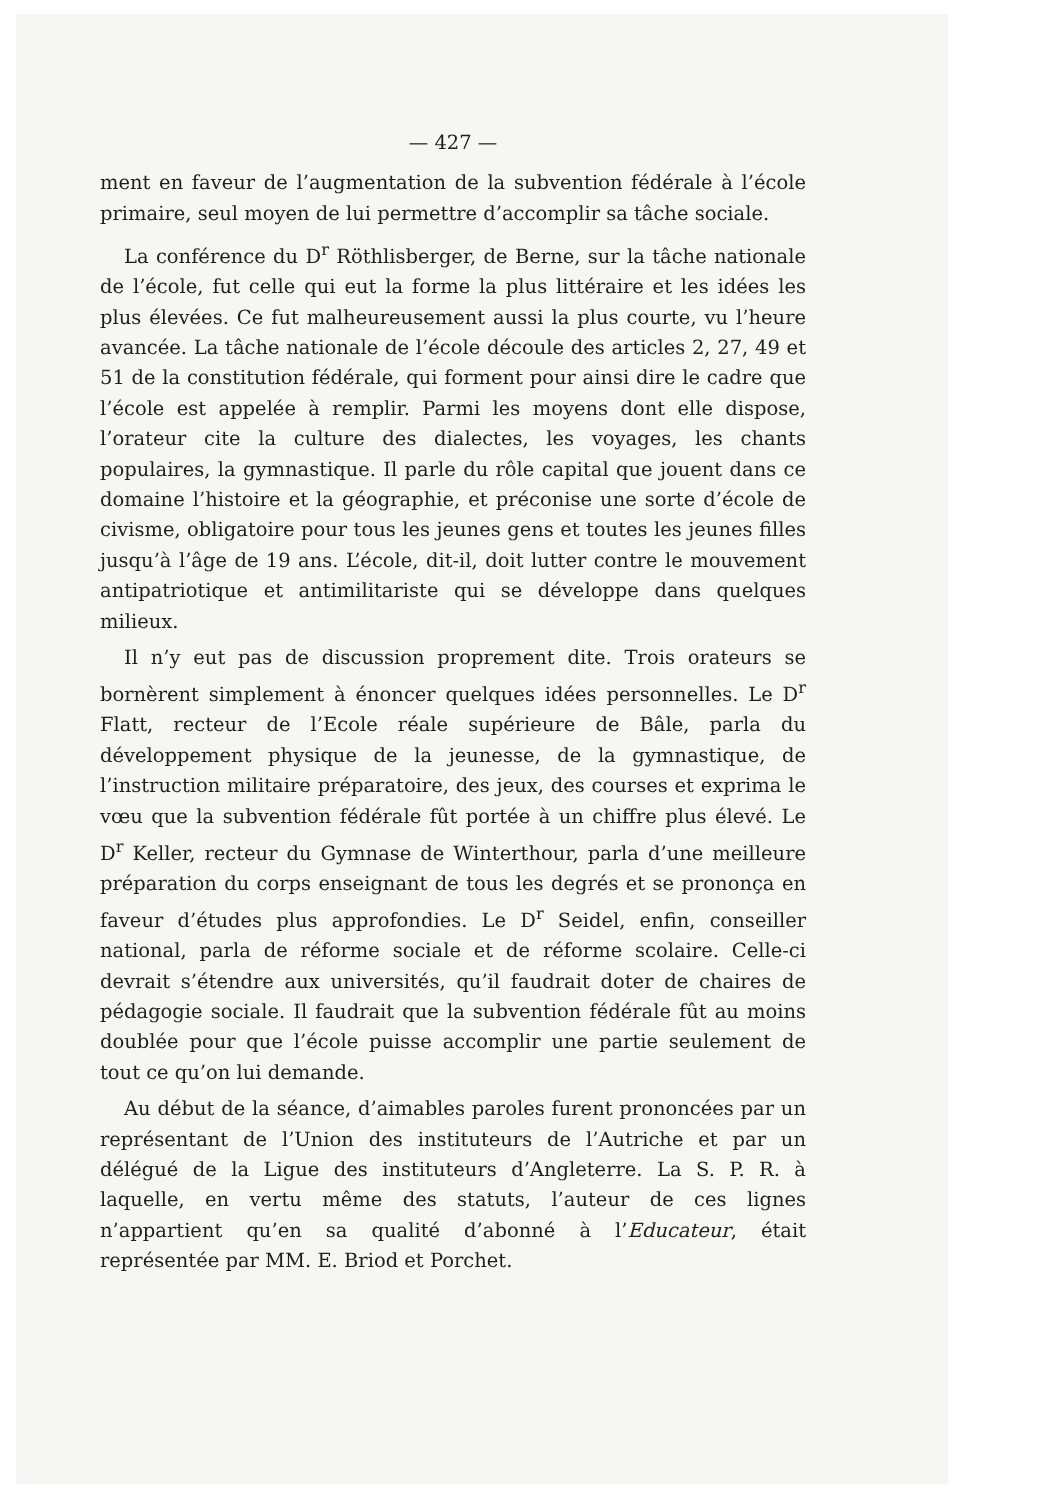— 427 —
ment en faveur de l’augmentation de la subvention fédérale à l’école primaire, seul moyen de lui permettre d’accomplir sa tâche sociale.
La conférence du D<sup>r</sup> Röthlisberger, de Berne, sur la tâche nationale de l’école, fut celle qui eut la forme la plus littéraire et les idées les plus élevées. Ce fut malheureusement aussi la plus courte, vu l’heure avancée. La tâche nationale de l’école découle des articles 2, 27, 49 et 51 de la constitution fédérale, qui forment pour ainsi dire le cadre que l’école est appelée à remplir. Parmi les moyens dont elle dispose, l’orateur cite la culture des dialectes, les voyages, les chants populaires, la gymnastique. Il parle du rôle capital que jouent dans ce domaine l’histoire et la géographie, et préconise une sorte d’école de civisme, obligatoire pour tous les jeunes gens et toutes les jeunes filles jusqu’à l’âge de 19 ans. L’école, dit-il, doit lutter contre le mouvement antipatriotique et antimilitariste qui se développe dans quelques milieux.
Il n’y eut pas de discussion proprement dite. Trois orateurs se bornèrent simplement à énoncer quelques idées personnelles. Le D<sup>r</sup> Flatt, recteur de l’Ecole réale supérieure de Bâle, parla du développement physique de la jeunesse, de la gymnastique, de l’instruction militaire préparatoire, des jeux, des courses et exprima le vœu que la subvention fédérale fût portée à un chiffre plus élevé. Le D<sup>r</sup> Keller, recteur du Gymnase de Winterthour, parla d’une meilleure préparation du corps enseignant de tous les degrés et se prononça en faveur d’études plus approfondies. Le D<sup>r</sup> Seidel, enfin, conseiller national, parla de réforme sociale et de réforme scolaire. Celle-ci devrait s’étendre aux universités, qu’il faudrait doter de chaires de pédagogie sociale. Il faudrait que la subvention fédérale fût au moins doublée pour que l’école puisse accomplir une partie seulement de tout ce qu’on lui demande.
Au début de la séance, d’aimables paroles furent prononcées par un représentant de l’Union des instituteurs de l’Autriche et par un délégué de la Ligue des instituteurs d’Angleterre. La S. P. R. à laquelle, en vertu même des statuts, l’auteur de ces lignes n’appartient qu’en sa qualité d’abonné à l’Educateur, était représentée par MM. E. Briod et Porchet.